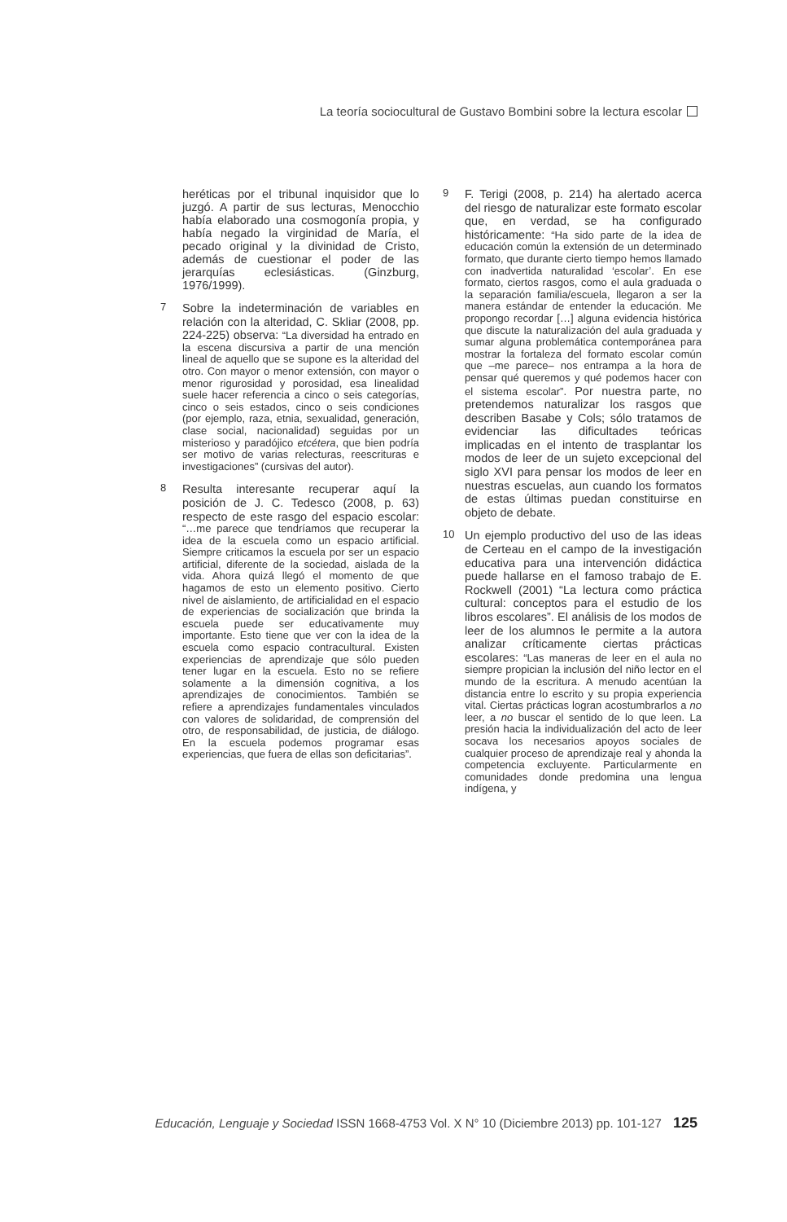La teoría sociocultural de Gustavo Bombini sobre la lectura escolar
heréticas por el tribunal inquisidor que lo juzgó. A partir de sus lecturas, Menocchio había elaborado una cosmogonía propia, y había negado la virginidad de María, el pecado original y la divinidad de Cristo, además de cuestionar el poder de las jerarquías eclesiásticas. (Ginzburg, 1976/1999).
7
Sobre la indeterminación de variables en relación con la alteridad, C. Skliar (2008, pp. 224-225) observa: “La diversidad ha entrado en la escena discursiva a partir de una mención lineal de aquello que se supone es la alteridad del otro. Con mayor o menor extensión, con mayor o menor rigurosidad y porosidad, esa linealidad suele hacer referencia a cinco o seis categorías, cinco o seis estados, cinco o seis condiciones (por ejemplo, raza, etnia, sexualidad, generación, clase social, nacionalidad) seguidas por un misterioso y paradójico etcétera, que bien podría ser motivo de varias relecturas, reescrituras e investigaciones” (cursivas del autor).
8
Resulta interesante recuperar aquí la posición de J. C. Tedesco (2008, p. 63) respecto de este rasgo del espacio escolar: “…me parece que tendríamos que recuperar la idea de la escuela como un espacio artificial. Siempre criticamos la escuela por ser un espacio artificial, diferente de la sociedad, aislada de la vida. Ahora quizá llegó el momento de que hagamos de esto un elemento positivo. Cierto nivel de aislamiento, de artificialidad en el espacio de experiencias de socialización que brinda la escuela puede ser educativamente muy importante. Esto tiene que ver con la idea de la escuela como espacio contracultural. Existen experiencias de aprendizaje que sólo pueden tener lugar en la escuela. Esto no se refiere solamente a la dimensión cognitiva, a los aprendizajes de conocimientos. También se refiere a aprendizajes fundamentales vinculados con valores de solidaridad, de comprensión del otro, de responsabilidad, de justicia, de diálogo. En la escuela podemos programar esas experiencias, que fuera de ellas son deficitarias”.
9
F. Terigi (2008, p. 214) ha alertado acerca del riesgo de naturalizar este formato escolar que, en verdad, se ha configurado históricamente: “Ha sido parte de la idea de educación común la extensión de un determinado formato, que durante cierto tiempo hemos llamado con inadvertida naturalidad ‘escolar’. En ese formato, ciertos rasgos, como el aula graduada o la separación familia/escuela, llegaron a ser la manera estándar de entender la educación. Me propongo recordar […] alguna evidencia histórica que discute la naturalización del aula graduada y sumar alguna problemática contemporánea para mostrar la fortaleza del formato escolar común que –me parece– nos entrampa a la hora de pensar qué queremos y qué podemos hacer con el sistema escolar”. Por nuestra parte, no pretendemos naturalizar los rasgos que describen Basabe y Cols; sólo tratamos de evidenciar las dificultades teóricas implicadas en el intento de trasplantar los modos de leer de un sujeto excepcional del siglo XVI para pensar los modos de leer en nuestras escuelas, aun cuando los formatos de estas últimas puedan constituirse en objeto de debate.
10
Un ejemplo productivo del uso de las ideas de Certeau en el campo de la investigación educativa para una intervención didáctica puede hallarse en el famoso trabajo de E. Rockwell (2001) “La lectura como práctica cultural: conceptos para el estudio de los libros escolares”. El análisis de los modos de leer de los alumnos le permite a la autora analizar críticamente ciertas prácticas escolares: “Las maneras de leer en el aula no siempre propician la inclusión del niño lector en el mundo de la escritura. A menudo acentúan la distancia entre lo escrito y su propia experiencia vital. Ciertas prácticas logran acostumbrarlos a no leer, a no buscar el sentido de lo que leen. La presión hacia la individualización del acto de leer socava los necesarios apoyos sociales de cualquier proceso de aprendizaje real y ahonda la competencia excluyente. Particularmente en comunidades donde predomina una lengua indígena, y
Educación, Lenguaje y Sociedad ISSN 1668-4753 Vol. X N° 10 (Diciembre 2013) pp. 101-127 125